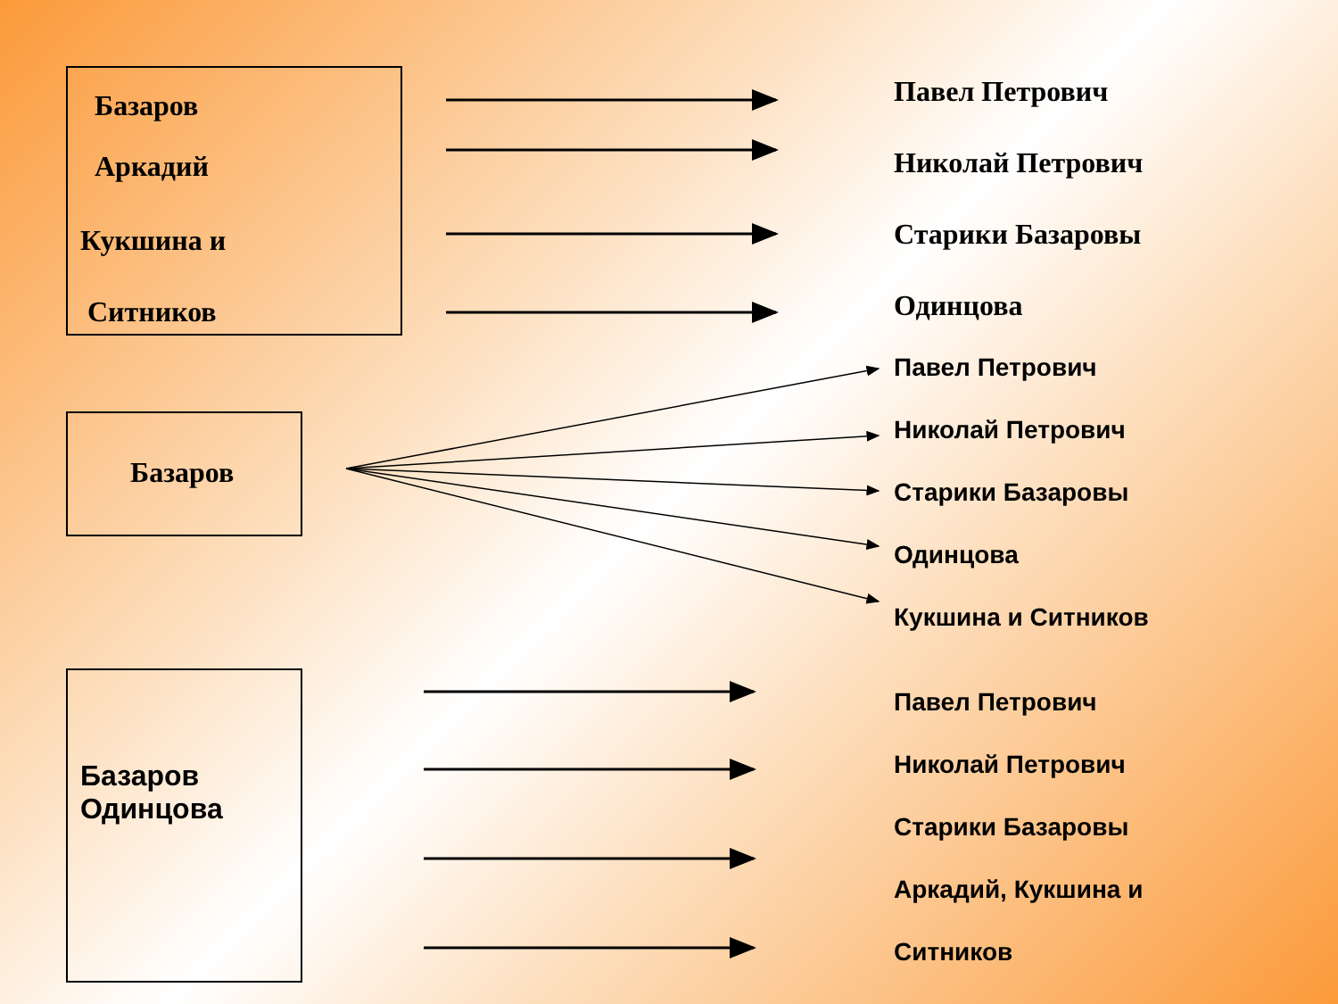Базаров
Аркадий
Кукшина и
Ситников
Базаров
Базаров
Одинцова
Павел Петрович
Николай Петрович
Старики Базаровы
Одинцова
Павел Петрович
Николай Петрович
Старики Базаровы
Одинцова
Кукшина и Ситников
Павел Петрович
Николай Петрович
Старики Базаровы
Аркадий, Кукшина и
Ситников